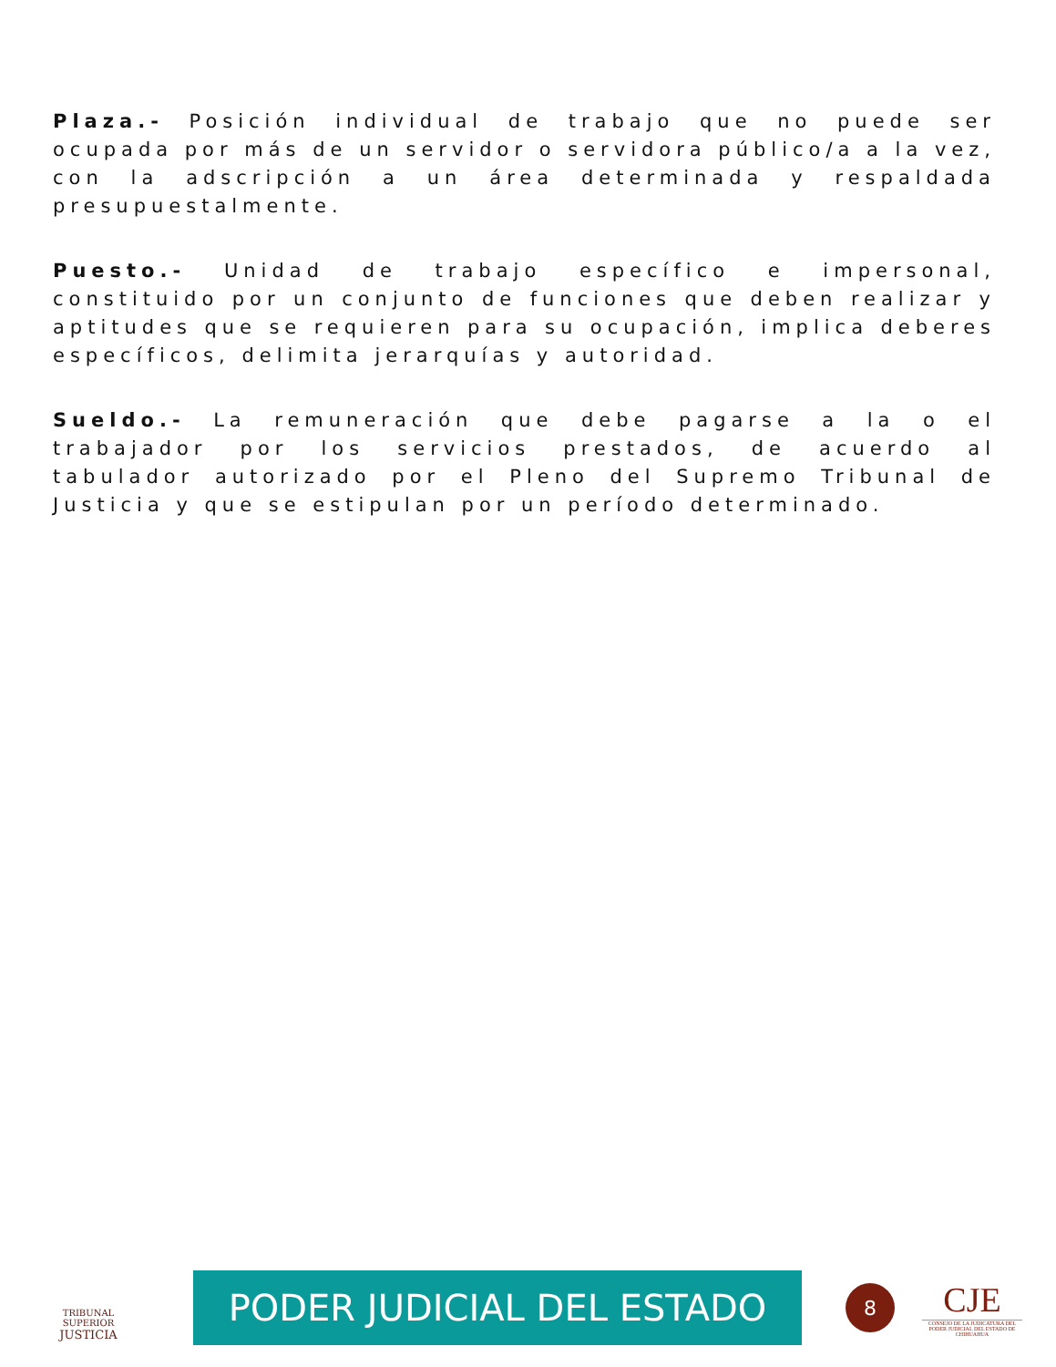Plaza.- Posición individual de trabajo que no puede ser ocupada por más de un servidor o servidora público/a a la vez, con la adscripción a un área determinada y respaldada presupuestalmente.
Puesto.- Unidad de trabajo específico e impersonal, constituido por un conjunto de funciones que deben realizar y aptitudes que se requieren para su ocupación, implica deberes específicos, delimita jerarquías y autoridad.
Sueldo.- La remuneración que debe pagarse a la o el trabajador por los servicios prestados, de acuerdo al tabulador autorizado por el Pleno del Supremo Tribunal de Justicia y que se estipulan por un período determinado.
TRIBUNAL SUPERIOR
JUSTICIA
PODER JUDICIAL DEL ESTADO
8
CJE
CONSEJO DE LA JUDICATURA DEL PODER JUDICIAL DEL ESTADO DE CHIHUAHUA